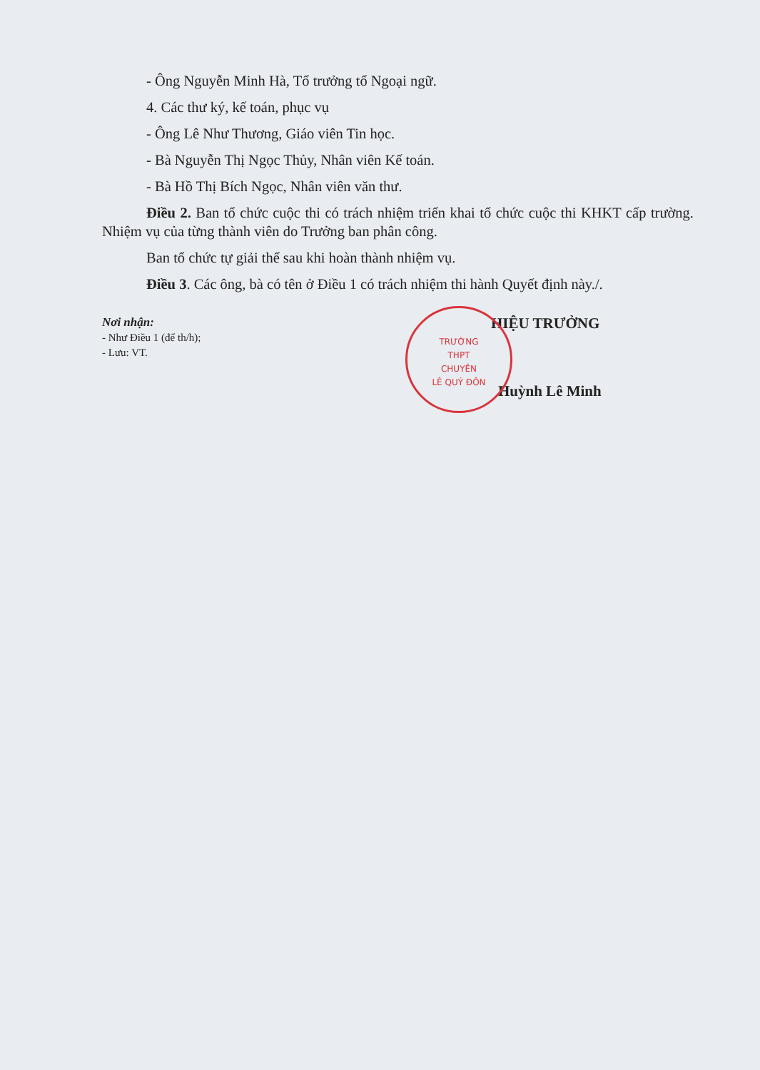- Ông Nguyễn Minh Hà, Tổ trưởng tổ Ngoại ngữ.
4. Các thư ký, kế toán, phục vụ
- Ông Lê Như Thương, Giáo viên Tin học.
- Bà Nguyễn Thị Ngọc Thủy, Nhân viên Kế toán.
- Bà Hồ Thị Bích Ngọc, Nhân viên văn thư.
Điều 2. Ban tổ chức cuộc thi có trách nhiệm triển khai tổ chức cuộc thi KHKT cấp trường. Nhiệm vụ của từng thành viên do Trưởng ban phân công.
Ban tổ chức tự giải thể sau khi hoàn thành nhiệm vụ.
Điều 3. Các ông, bà có tên ở Điều 1 có trách nhiệm thi hành Quyết định này./.
Nơi nhận:
- Như Điều 1 (để th/h);
- Lưu: VT.
TRƯỜNG
THPT
CHUYÊN
LÊ QUÝ ĐÔN
HIỆU TRƯỞNG
Huỳnh Lê Minh